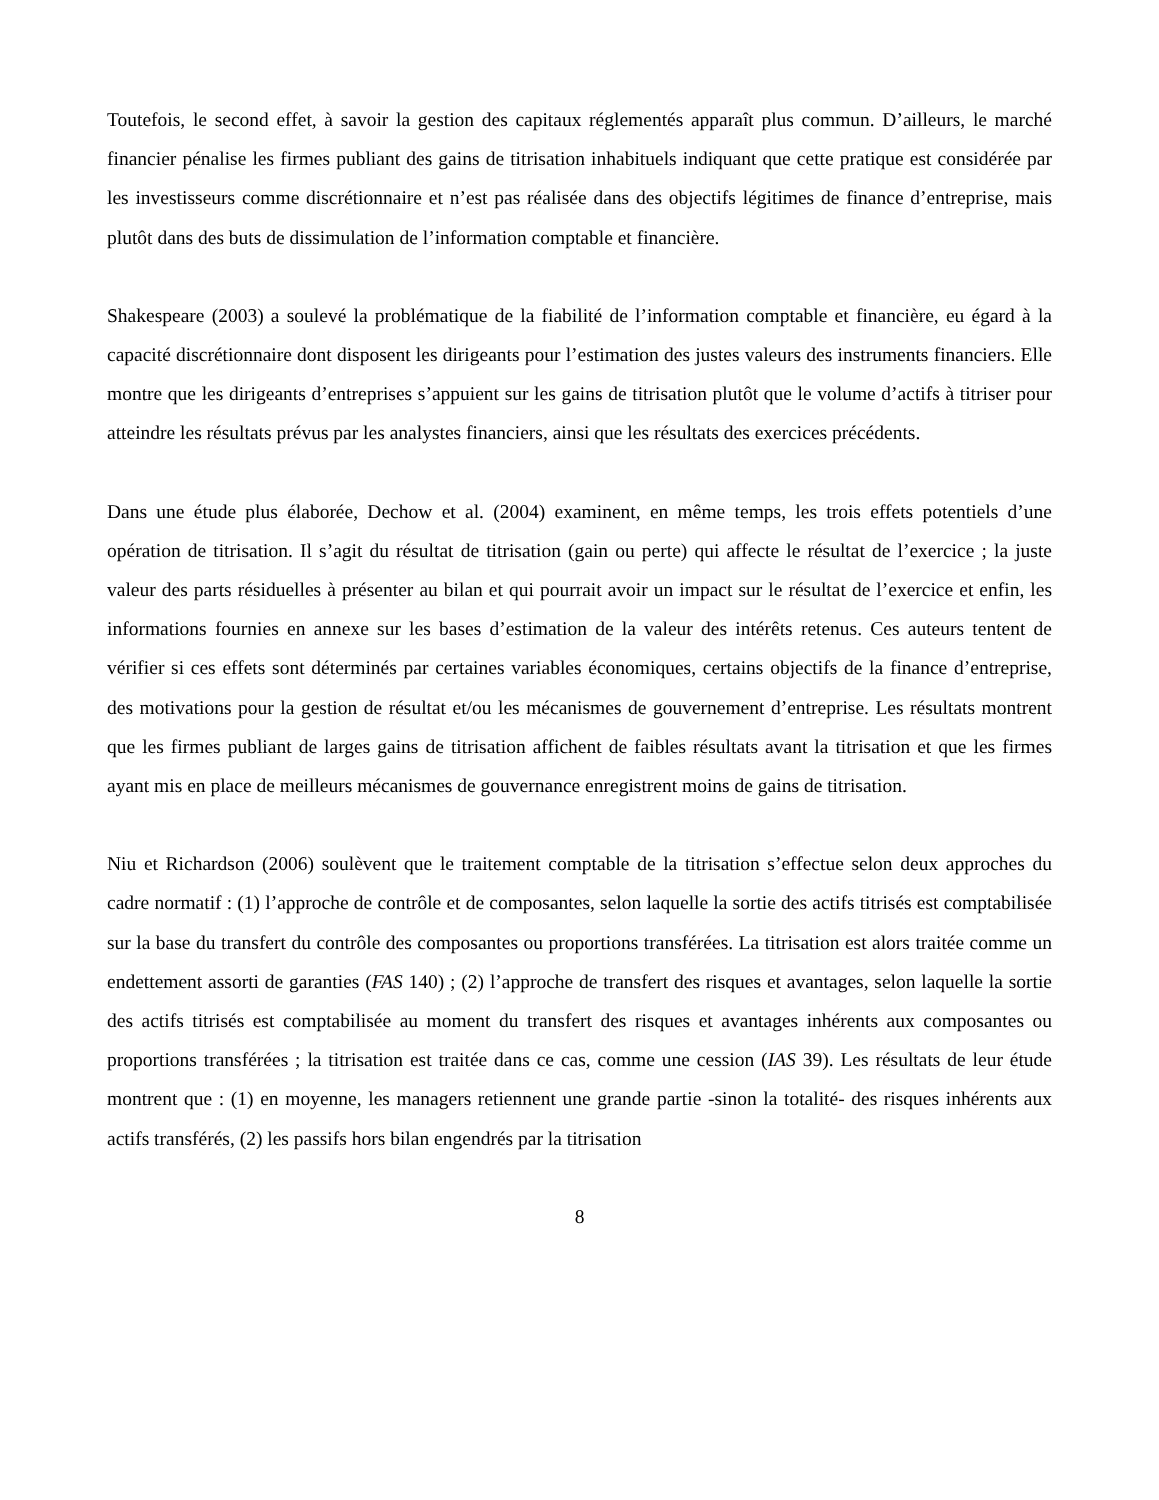Toutefois, le second effet, à savoir la gestion des capitaux réglementés apparaît plus commun. D’ailleurs, le marché financier pénalise les firmes publiant des gains de titrisation inhabituels indiquant que cette pratique est considérée par les investisseurs comme discrétionnaire et n’est pas réalisée dans des objectifs légitimes de finance d’entreprise, mais plutôt dans des buts de dissimulation de l’information comptable et financière.
Shakespeare (2003) a soulevé la problématique de la fiabilité de l’information comptable et financière, eu égard à la capacité discrétionnaire dont disposent les dirigeants pour l’estimation des justes valeurs des instruments financiers. Elle montre que les dirigeants d’entreprises s’appuient sur les gains de titrisation plutôt que le volume d’actifs à titriser pour atteindre les résultats prévus par les analystes financiers, ainsi que les résultats des exercices précédents.
Dans une étude plus élaborée, Dechow et al. (2004) examinent, en même temps, les trois effets potentiels d’une opération de titrisation. Il s’agit du résultat de titrisation (gain ou perte) qui affecte le résultat de l’exercice ; la juste valeur des parts résiduelles à présenter au bilan et qui pourrait avoir un impact sur le résultat de l’exercice et enfin, les informations fournies en annexe sur les bases d’estimation de la valeur des intérêts retenus. Ces auteurs tentent de vérifier si ces effets sont déterminés par certaines variables économiques, certains objectifs de la finance d’entreprise, des motivations pour la gestion de résultat et/ou les mécanismes de gouvernement d’entreprise. Les résultats montrent que les firmes publiant de larges gains de titrisation affichent de faibles résultats avant la titrisation et que les firmes ayant mis en place de meilleurs mécanismes de gouvernance enregistrent moins de gains de titrisation.
Niu et Richardson (2006) soulèvent que le traitement comptable de la titrisation s’effectue selon deux approches du cadre normatif : (1) l’approche de contrôle et de composantes, selon laquelle la sortie des actifs titrisés est comptabilisée sur la base du transfert du contrôle des composantes ou proportions transférées. La titrisation est alors traitée comme un endettement assorti de garanties (FAS 140) ; (2) l’approche de transfert des risques et avantages, selon laquelle la sortie des actifs titrisés est comptabilisée au moment du transfert des risques et avantages inhérents aux composantes ou proportions transférées ; la titrisation est traitée dans ce cas, comme une cession (IAS 39). Les résultats de leur étude montrent que : (1) en moyenne, les managers retiennent une grande partie -sinon la totalité- des risques inhérents aux actifs transférés, (2) les passifs hors bilan engendrés par la titrisation
8